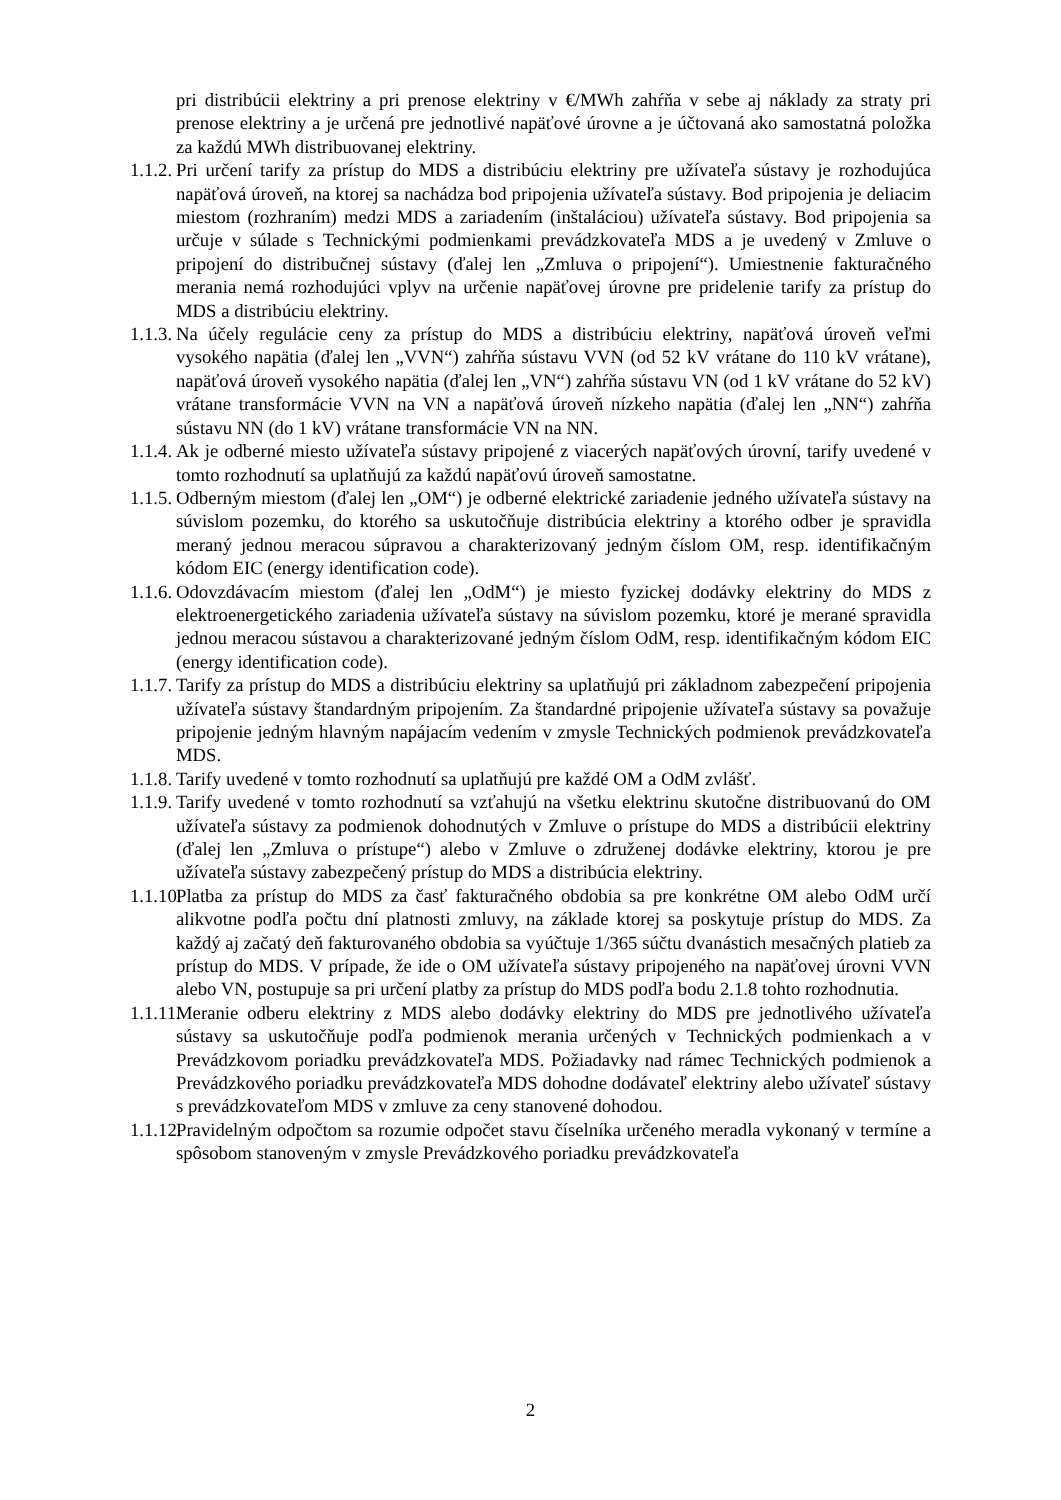pri distribúcii elektriny a pri prenose elektriny v €/MWh zahŕňa v sebe aj náklady za straty pri prenose elektriny a je určená pre jednotlivé napäťové úrovne a je účtovaná ako samostatná položka za každú MWh distribuovanej elektriny.
1.1.2.
Pri určení tarify za prístup do MDS a distribúciu elektriny pre užívateľa sústavy je rozhodujúca napäťová úroveň, na ktorej sa nachádza bod pripojenia užívateľa sústavy. Bod pripojenia je deliacim miestom (rozhraním) medzi MDS a zariadením (inštaláciou) užívateľa sústavy. Bod pripojenia sa určuje v súlade s Technickými podmienkami prevádzkovateľa MDS a je uvedený v Zmluve o pripojení do distribučnej sústavy (ďalej len „Zmluva o pripojení“). Umiestnenie fakturačného merania nemá rozhodujúci vplyv na určenie napäťovej úrovne pre pridelenie tarify za prístup do MDS a distribúciu elektriny.
1.1.3.
Na účely regulácie ceny za prístup do MDS a distribúciu elektriny, napäťová úroveň veľmi vysokého napätia (ďalej len „VVN“) zahŕňa sústavu VVN (od 52 kV vrátane do 110 kV vrátane), napäťová úroveň vysokého napätia (ďalej len „VN“) zahŕňa sústavu VN (od 1 kV vrátane do 52 kV) vrátane transformácie VVN na VN a napäťová úroveň nízkeho napätia (ďalej len „NN“) zahŕňa sústavu NN (do 1 kV) vrátane transformácie VN na NN.
1.1.4.
Ak je odberné miesto užívateľa sústavy pripojené z viacerých napäťových úrovní, tarify uvedené v tomto rozhodnutí sa uplatňujú za každú napäťovú úroveň samostatne.
1.1.5.
Odberným miestom (ďalej len „OM“) je odberné elektrické zariadenie jedného užívateľa sústavy na súvislom pozemku, do ktorého sa uskutočňuje distribúcia elektriny a ktorého odber je spravidla meraný jednou meracou súpravou a charakterizovaný jedným číslom OM, resp. identifikačným kódom EIC (energy identification code).
1.1.6.
Odovzdávacím miestom (ďalej len „OdM“) je miesto fyzickej dodávky elektriny do MDS z elektroenergetického zariadenia užívateľa sústavy na súvislom pozemku, ktoré je merané spravidla jednou meracou sústavou a charakterizované jedným číslom OdM, resp. identifikačným kódom EIC (energy identification code).
1.1.7.
Tarify za prístup do MDS a distribúciu elektriny sa uplatňujú pri základnom zabezpečení pripojenia užívateľa sústavy štandardným pripojením. Za štandardné pripojenie užívateľa sústavy sa považuje pripojenie jedným hlavným napájacím vedením v zmysle Technických podmienok prevádzkovateľa MDS.
1.1.8.
Tarify uvedené v tomto rozhodnutí sa uplatňujú pre každé OM a OdM zvlášť.
1.1.9.
Tarify uvedené v tomto rozhodnutí sa vzťahujú na všetku elektrinu skutočne distribuovanú do OM užívateľa sústavy za podmienok dohodnutých v Zmluve o prístupe do MDS a distribúcii elektriny (ďalej len „Zmluva o prístupe“) alebo v Zmluve o združenej dodávke elektriny, ktorou je pre užívateľa sústavy zabezpečený prístup do MDS a distribúcia elektriny.
1.1.10.
Platba za prístup do MDS za časť fakturačného obdobia sa pre konkrétne OM alebo OdM určí alikvotne podľa počtu dní platnosti zmluvy, na základe ktorej sa poskytuje prístup do MDS. Za každý aj začatý deň fakturovaného obdobia sa vyúčtuje 1/365 súčtu dvanástich mesačných platieb za prístup do MDS. V prípade, že ide o OM užívateľa sústavy pripojeného na napäťovej úrovni VVN alebo VN, postupuje sa pri určení platby za prístup do MDS podľa bodu 2.1.8 tohto rozhodnutia.
1.1.11.
Meranie odberu elektriny z MDS alebo dodávky elektriny do MDS pre jednotlivého užívateľa sústavy sa uskutočňuje podľa podmienok merania určených v Technických podmienkach a v Prevádzkovom poriadku prevádzkovateľa MDS. Požiadavky nad rámec Technických podmienok a Prevádzkového poriadku prevádzkovateľa MDS dohodne dodávateľ elektriny alebo užívateľ sústavy s prevádzkovateľom MDS v zmluve za ceny stanovené dohodou.
1.1.12.
Pravidelným odpočtom sa rozumie odpočet stavu číselníka určeného meradla vykonaný v termíne a spôsobom stanoveným v zmysle Prevádzkového poriadku prevádzkovateľa
2